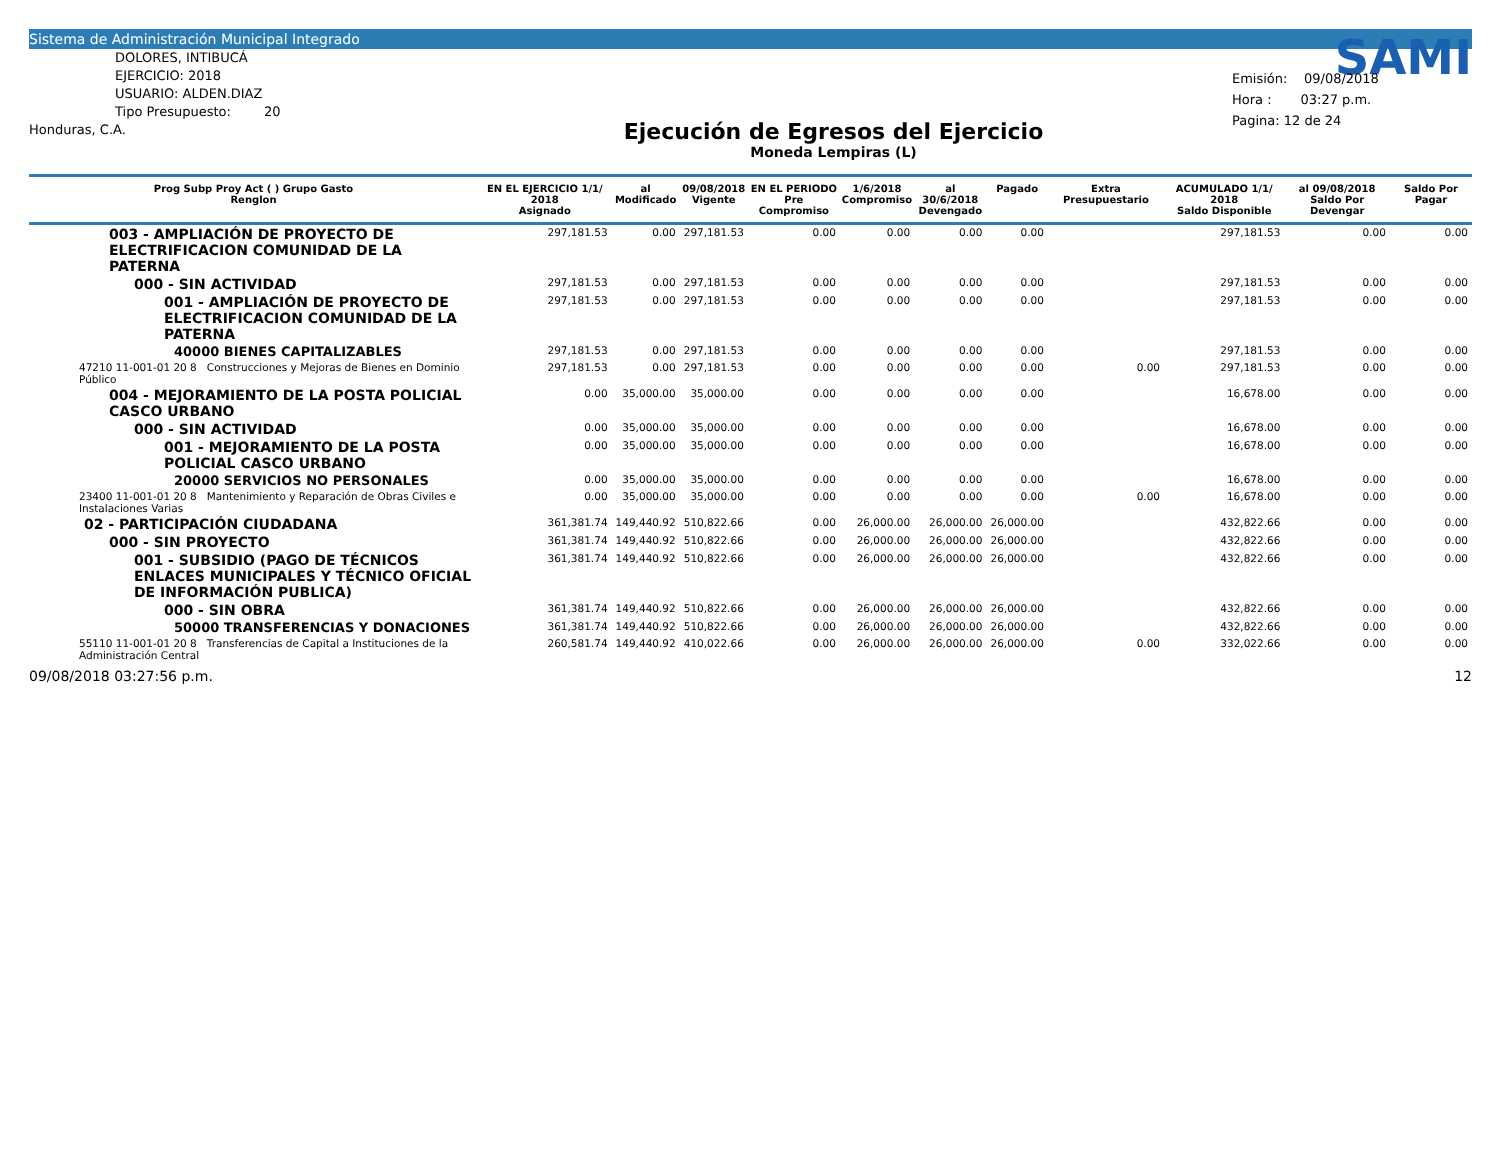Sistema de Administración Municipal Integrado
DOLORES, INTIBUCÁ
EJERCICIO: 2018
USUARIO: ALDEN.DIAZ
Tipo Presupuesto: 20
Honduras, C.A.
Ejecución de Egresos del Ejercicio
Moneda Lempiras (L)
SAMI
Emisión: 09/08/2018
Hora : 03:27 p.m.
Pagina: 12 de 24
| Prog Subp Proy Act ( ) Grupo Gasto Renglon | EN EL EJERCICIO 1/1/ 2018 Asignado | al Modificado | 09/08/2018 Vigente | EN EL PERIODO Pre Compromiso | 1/6/2018 Compromiso | al 30/6/2018 Devengado | Pagado | Extra Presupuestario | ACUMULADO 1/1/ 2018 Saldo Disponible | al 09/08/2018 Saldo Por Devengar | Saldo Por Pagar |
| --- | --- | --- | --- | --- | --- | --- | --- | --- | --- | --- | --- |
| 003 - AMPLIACIÓN DE PROYECTO DE ELECTRIFICACION COMUNIDAD DE LA PATERNA | 297,181.53 | 0.00 | 297,181.53 | 0.00 | 0.00 | 0.00 | 0.00 | | 297,181.53 | 0.00 | 0.00 |
| 000 - SIN ACTIVIDAD | 297,181.53 | 0.00 | 297,181.53 | 0.00 | 0.00 | 0.00 | 0.00 | | 297,181.53 | 0.00 | 0.00 |
| 001 - AMPLIACIÓN DE PROYECTO DE ELECTRIFICACION COMUNIDAD DE LA PATERNA | 297,181.53 | 0.00 | 297,181.53 | 0.00 | 0.00 | 0.00 | 0.00 | | 297,181.53 | 0.00 | 0.00 |
| 40000 BIENES CAPITALIZABLES | 297,181.53 | 0.00 | 297,181.53 | 0.00 | 0.00 | 0.00 | 0.00 | | 297,181.53 | 0.00 | 0.00 |
| 47210 11-001-01 20 8 Construcciones y Mejoras de Bienes en Dominio Público | 297,181.53 | 0.00 | 297,181.53 | 0.00 | 0.00 | 0.00 | 0.00 | 0.00 | 297,181.53 | 0.00 | 0.00 |
| 004 - MEJORAMIENTO DE LA POSTA POLICIAL CASCO URBANO | 0.00 | 35,000.00 | 35,000.00 | 0.00 | 0.00 | 0.00 | 0.00 | | 16,678.00 | 0.00 | 0.00 |
| 000 - SIN ACTIVIDAD | 0.00 | 35,000.00 | 35,000.00 | 0.00 | 0.00 | 0.00 | 0.00 | | 16,678.00 | 0.00 | 0.00 |
| 001 - MEJORAMIENTO DE LA POSTA POLICIAL CASCO URBANO | 0.00 | 35,000.00 | 35,000.00 | 0.00 | 0.00 | 0.00 | 0.00 | | 16,678.00 | 0.00 | 0.00 |
| 20000 SERVICIOS NO PERSONALES | 0.00 | 35,000.00 | 35,000.00 | 0.00 | 0.00 | 0.00 | 0.00 | | 16,678.00 | 0.00 | 0.00 |
| 23400 11-001-01 20 8 Mantenimiento y Reparación de Obras Civiles e Instalaciones Varias | 0.00 | 35,000.00 | 35,000.00 | 0.00 | 0.00 | 0.00 | 0.00 | 0.00 | 16,678.00 | 0.00 | 0.00 |
| 02 - PARTICIPACIÓN CIUDADANA | 361,381.74 | 149,440.92 | 510,822.66 | 0.00 | 26,000.00 | 26,000.00 | 26,000.00 | | 432,822.66 | 0.00 | 0.00 |
| 000 - SIN PROYECTO | 361,381.74 | 149,440.92 | 510,822.66 | 0.00 | 26,000.00 | 26,000.00 | 26,000.00 | | 432,822.66 | 0.00 | 0.00 |
| 001 - SUBSIDIO (PAGO DE TÉCNICOS ENLACES MUNICIPALES Y TÉCNICO OFICIAL DE INFORMACIÓN PUBLICA) | 361,381.74 | 149,440.92 | 510,822.66 | 0.00 | 26,000.00 | 26,000.00 | 26,000.00 | | 432,822.66 | 0.00 | 0.00 |
| 000 - SIN OBRA | 361,381.74 | 149,440.92 | 510,822.66 | 0.00 | 26,000.00 | 26,000.00 | 26,000.00 | | 432,822.66 | 0.00 | 0.00 |
| 50000 TRANSFERENCIAS Y DONACIONES | 361,381.74 | 149,440.92 | 510,822.66 | 0.00 | 26,000.00 | 26,000.00 | 26,000.00 | | 432,822.66 | 0.00 | 0.00 |
| 55110 11-001-01 20 8 Transferencias de Capital a Instituciones de la Administración Central | 260,581.74 | 149,440.92 | 410,022.66 | 0.00 | 26,000.00 | 26,000.00 | 26,000.00 | 0.00 | 332,022.66 | 0.00 | 0.00 |
09/08/2018 03:27:56 p.m. 12